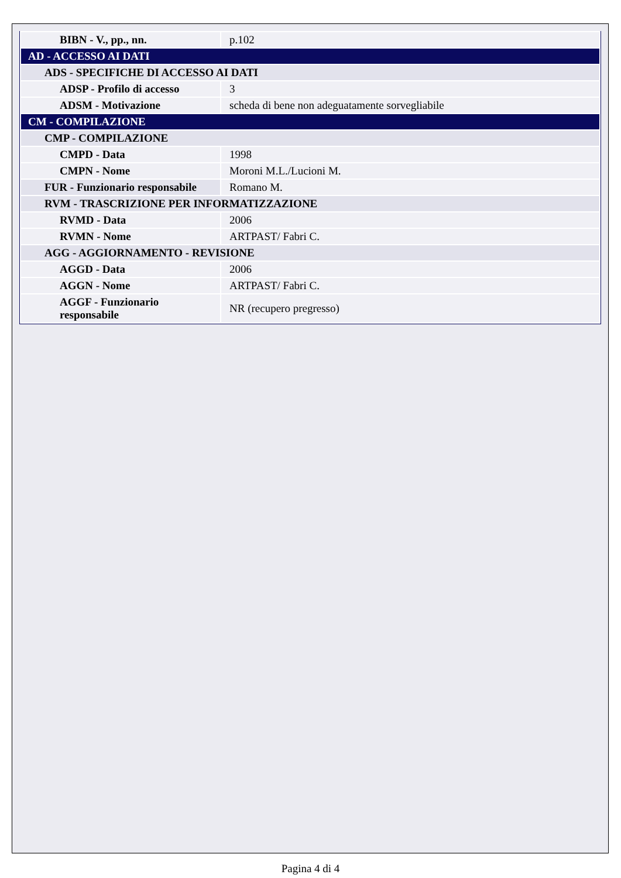| BIBN - V., pp., nn. | p.102 |
| AD - ACCESSO AI DATI | |
| ADS - SPECIFICHE DI ACCESSO AI DATI | |
| ADSP - Profilo di accesso | 3 |
| ADSM - Motivazione | scheda di bene non adeguatamente sorvegliabile |
| CM - COMPILAZIONE | |
| CMP - COMPILAZIONE | |
| CMPD - Data | 1998 |
| CMPN - Nome | Moroni M.L./Lucioni M. |
| FUR - Funzionario responsabile | Romano M. |
| RVM - TRASCRIZIONE PER INFORMATIZZAZIONE | |
| RVMD - Data | 2006 |
| RVMN - Nome | ARTPAST/ Fabri C. |
| AGG - AGGIORNAMENTO - REVISIONE | |
| AGGD - Data | 2006 |
| AGGN - Nome | ARTPAST/ Fabri C. |
| AGGF - Funzionario responsabile | NR (recupero pregresso) |
Pagina 4 di 4